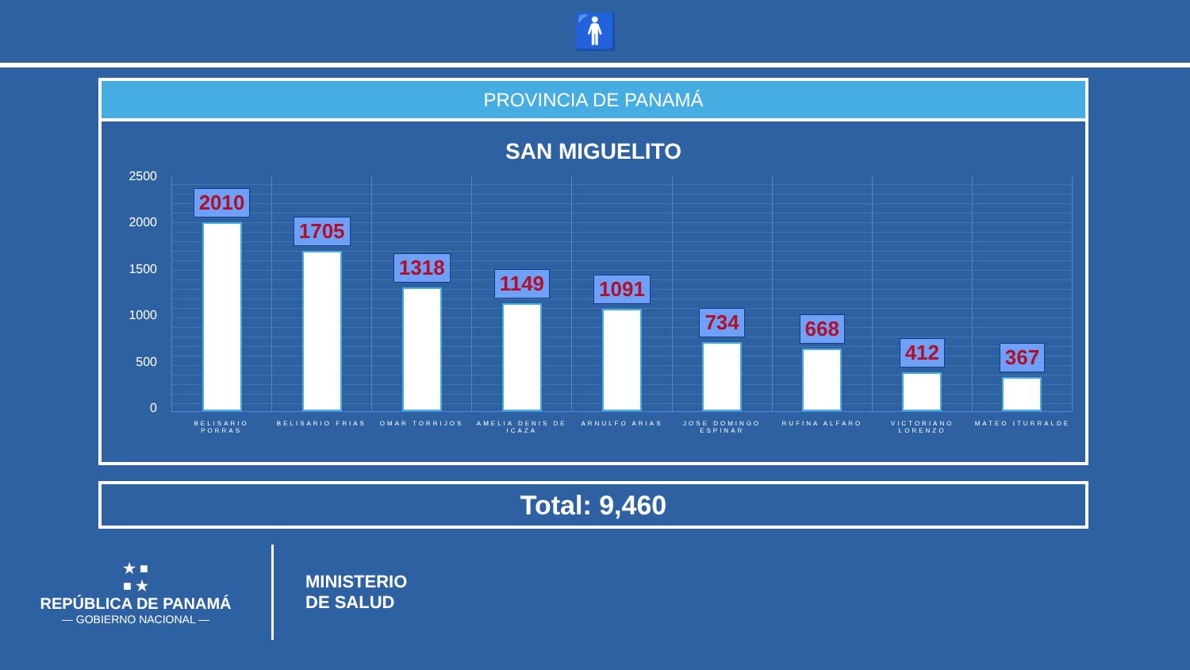🚹
PROVINCIA DE PANAMÁ
SAN MIGUELITO
2500
2000
1500
1000
500
0
2010 1705 1318 1149 1091 734 668 412 367
BELISARIO PORRAS BELISARIO FRIAS OMAR TORRIJOS AMELIA DENIS DE ICAZA ARNULFO ARIAS JOSE DOMINGO ESPINAR RUFINA ALFARO VICTORIANO LORENZO MATEO ITURRALDE
Total: 9,460
★ ■
■ ★
REPÚBLICA DE PANAMÁ
— GOBIERNO NACIONAL —
MINISTERIO
DE SALUD